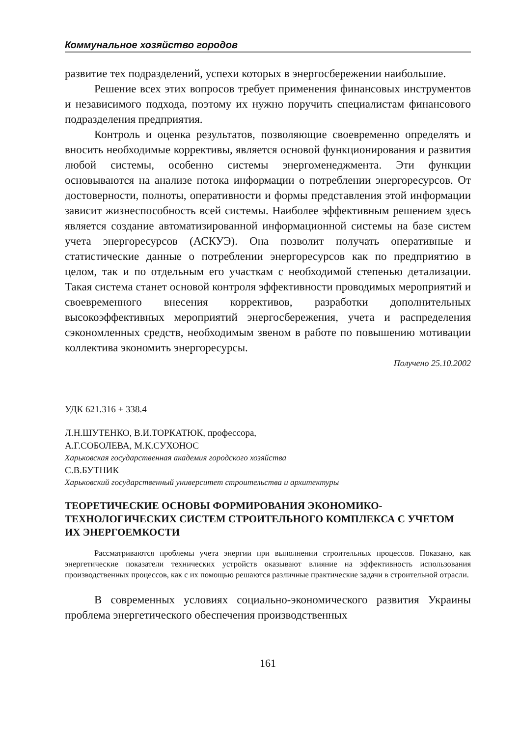Коммунальное хозяйство городов
развитие тех подразделений, успехи которых в энергосбережении наибольшие.
Решение всех этих вопросов требует применения финансовых инструментов и независимого подхода, поэтому их нужно поручить специалистам финансового подразделения предприятия.
Контроль и оценка результатов, позволяющие своевременно определять и вносить необходимые коррективы, является основой функционирования и развития любой системы, особенно системы энергоменеджмента. Эти функции основываются на анализе потока информации о потреблении энергоресурсов. От достоверности, полноты, оперативности и формы представления этой информации зависит жизнеспособность всей системы. Наиболее эффективным решением здесь является создание автоматизированной информационной системы на базе систем учета энергоресурсов (АСКУЭ). Она позволит получать оперативные и статистические данные о потреблении энергоресурсов как по предприятию в целом, так и по отдельным его участкам с необходимой степенью детализации. Такая система станет основой контроля эффективности проводимых мероприятий и своевременного внесения коррективов, разработки дополнительных высокоэффективных мероприятий энергосбережения, учета и распределения сэкономленных средств, необходимым звеном в работе по повышению мотивации коллектива экономить энергоресурсы.
Получено 25.10.2002
УДК 621.316 + 338.4
Л.Н.ШУТЕНКО, В.И.ТОРКАТЮК, профессора,
А.Г.СОБОЛЕВА, М.К.СУХОНОС
Харьковская государственная академия городского хозяйства
С.В.БУТНИК
Харьковский государственный университет строительства и архитектуры
ТЕОРЕТИЧЕСКИЕ ОСНОВЫ ФОРМИРОВАНИЯ ЭКОНОМИКО-ТЕХНОЛОГИЧЕСКИХ СИСТЕМ СТРОИТЕЛЬНОГО КОМПЛЕКСА С УЧЕТОМ ИХ ЭНЕРГОЕМКОСТИ
Рассматриваются проблемы учета энергии при выполнении строительных процессов. Показано, как энергетические показатели технических устройств оказывают влияние на эффективность использования производственных процессов, как с их помощью решаются различные практические задачи в строительной отрасли.
В современных условиях социально-экономического развития Украины проблема энергетического обеспечения производственных
161